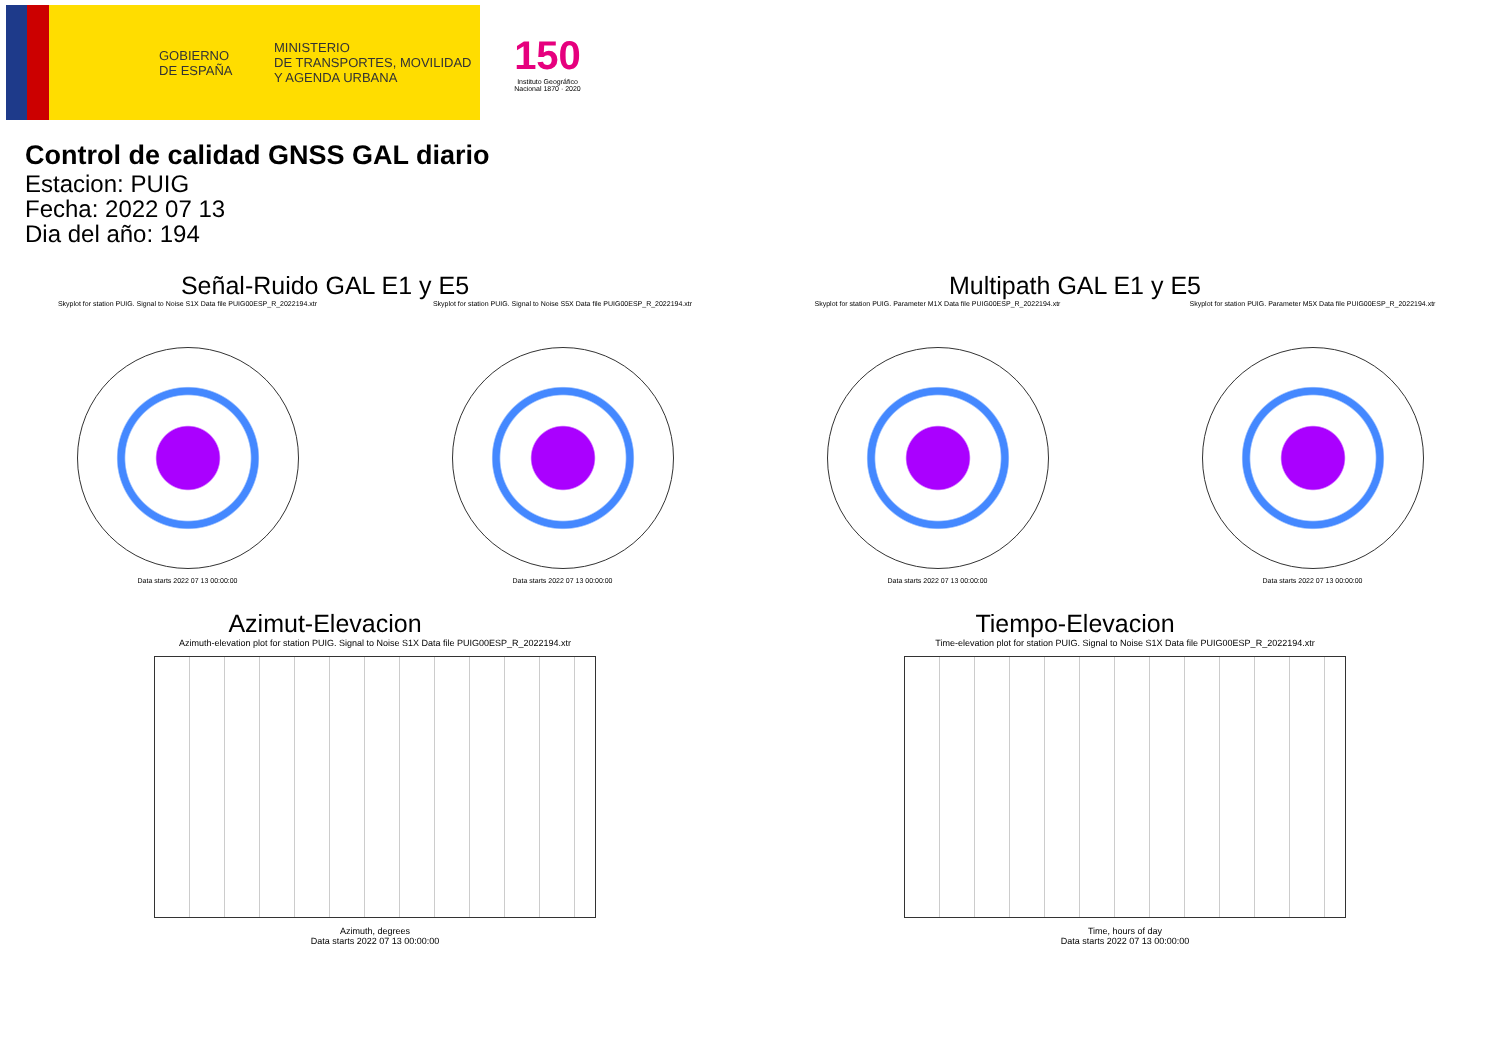GOBIERNO
DE ESPAÑA
MINISTERIO
DE TRANSPORTES, MOVILIDAD
Y AGENDA URBANA
150
Instituto Geográfico Nacional 1870 · 2020
Control de calidad GNSS GAL diario
Estacion: PUIG
Fecha: 2022 07 13
Dia del año: 194
Señal-Ruido GAL E1 y E5
Skyplot for station PUIG. Signal to Noise S1X Data file PUIG00ESP_R_2022194.xtr
Data starts 2022 07 13 00:00:00
Skyplot for station PUIG. Signal to Noise S5X Data file PUIG00ESP_R_2022194.xtr
Data starts 2022 07 13 00:00:00
Multipath GAL E1 y E5
Skyplot for station PUIG. Parameter M1X Data file PUIG00ESP_R_2022194.xtr
Data starts 2022 07 13 00:00:00
Skyplot for station PUIG. Parameter M5X Data file PUIG00ESP_R_2022194.xtr
Data starts 2022 07 13 00:00:00
Azimut-Elevacion
Azimuth-elevation plot for station PUIG. Signal to Noise S1X Data file PUIG00ESP_R_2022194.xtr
Azimuth, degrees
Data starts 2022 07 13 00:00:00
Tiempo-Elevacion
Time-elevation plot for station PUIG. Signal to Noise S1X Data file PUIG00ESP_R_2022194.xtr
Time, hours of day
Data starts 2022 07 13 00:00:00